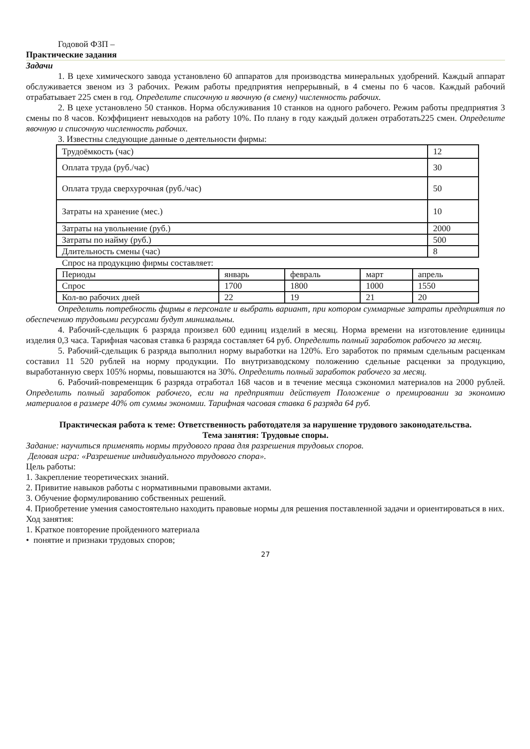Годовой ФЗП –
Практические задания
Задачи
1. В цехе химического завода установлено 60 аппаратов для производства минеральных удобрений. Каждый аппарат обслуживается звеном из 3 рабочих. Режим работы предприятия непрерывный, в 4 смены по 6 часов. Каждый рабочий отрабатывает 225 смен в год. Определите списочную и явочную (в смену) численность рабочих.
2. В цехе установлено 50 станков. Норма обслуживания 10 станков на одного рабочего. Режим работы предприятия 3 смены по 8 часов. Коэффициент невыходов на работу 10%. По плану в году каждый должен отработать225 смен. Определите явочную и списочную численность рабочих.
3. Известны следующие данные о деятельности фирмы:
| Трудоёмкость (час) | 12 |
| Оплата труда (руб./час) | 30 |
| Оплата труда сверхурочная (руб./час) | 50 |
| Затраты на хранение (мес.) | 10 |
| Затраты на увольнение (руб.) | 2000 |
| Затраты по найму (руб.) | 500 |
| Длительность смены (час) | 8 |
Спрос на продукцию фирмы составляет:
| Периоды | январь | февраль | март | апрель |
| Спрос | 1700 | 1800 | 1000 | 1550 |
| Кол-во рабочих дней | 22 | 19 | 21 | 20 |
Определить потребность фирмы в персонале и выбрать вариант, при котором суммарные затраты предприятия по обеспечению трудовыми ресурсами будут минимальны.
4. Рабочий-сдельщик 6 разряда произвел 600 единиц изделий в месяц. Норма времени на изготовление единицы изделия 0,3 часа. Тарифная часовая ставка 6 разряда составляет 64 руб. Определить полный заработок рабочего за месяц.
5. Рабочий-сдельщик 6 разряда выполнил норму выработки на 120%. Его заработок по прямым сдельным расценкам составил 11 520 рублей на норму продукции. По внутризаводскому положению сдельные расценки за продукцию, выработанную сверх 105% нормы, повышаются на 30%. Определить полный заработок рабочего за месяц.
6. Рабочий-повременщик 6 разряда отработал 168 часов и в течение месяца сэкономил материалов на 2000 рублей. Определить полный заработок рабочего, если на предприятии действует Положение о премировании за экономию материалов в размере 40% от суммы экономии. Тарифная часовая ставка 6 разряда 64 руб.
Практическая работа к теме: Ответственность работодателя за нарушение трудового законодательства.
Тема занятия: Трудовые споры.
Задание: научиться применять нормы трудового права для разрешения трудовых споров.
Деловая игра: «Разрешение индивидуального трудового спора».
Цель работы:
1. Закрепление теоретических знаний.
2. Привитие навыков работы с нормативными правовыми актами.
3. Обучение формулированию собственных решений.
4. Приобретение умения самостоятельно находить правовые нормы для решения поставленной задачи и ориентироваться в них.
Ход занятия:
1. Краткое повторение пройденного материала
• понятие и признаки трудовых споров;
27